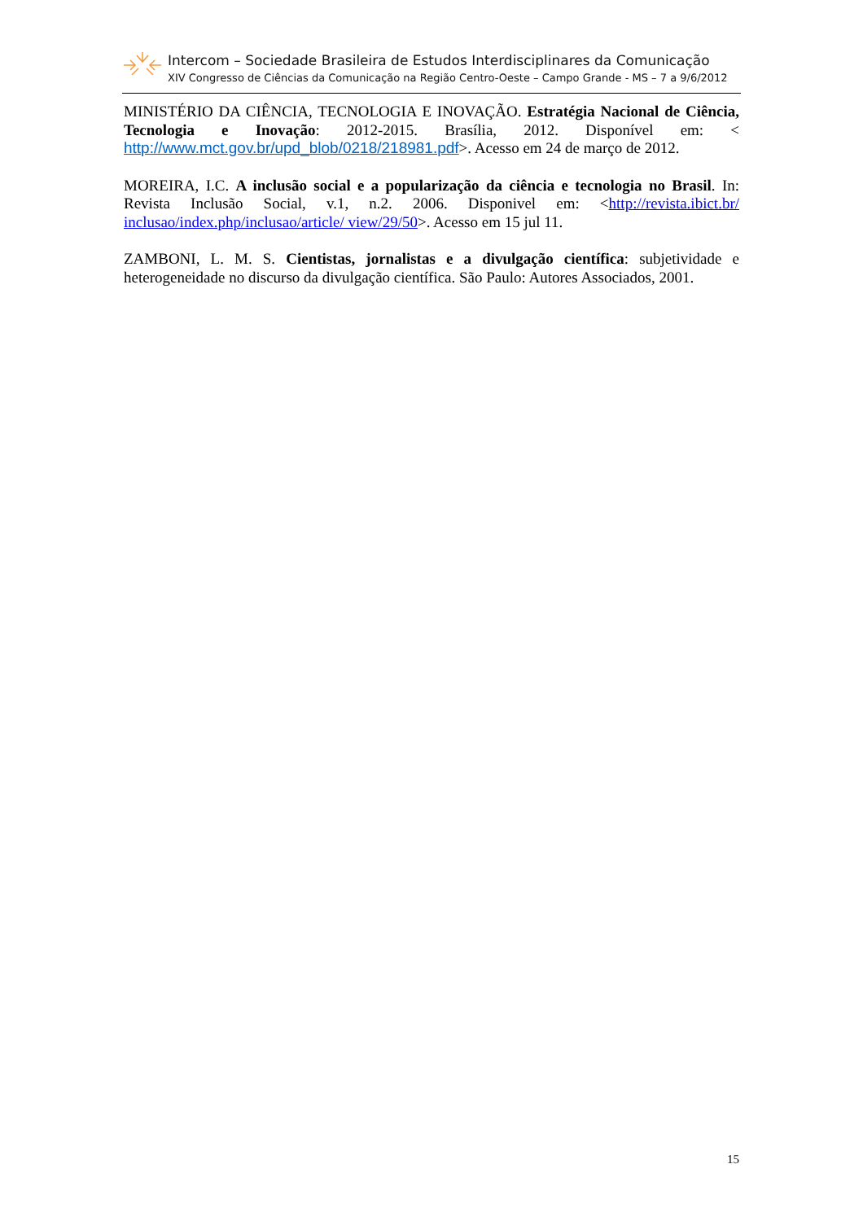Intercom – Sociedade Brasileira de Estudos Interdisciplinares da Comunicação
XIV Congresso de Ciências da Comunicação na Região Centro-Oeste – Campo Grande - MS – 7 a 9/6/2012
MINISTÉRIO DA CIÊNCIA, TECNOLOGIA E INOVAÇÃO. Estratégia Nacional de Ciência, Tecnologia e Inovação: 2012-2015. Brasília, 2012. Disponível em: < http://www.mct.gov.br/upd_blob/0218/218981.pdf>. Acesso em 24 de março de 2012.
MOREIRA, I.C. A inclusão social e a popularização da ciência e tecnologia no Brasil. In: Revista Inclusão Social, v.1, n.2. 2006. Disponivel em: <http://revista.ibict.br/ inclusao/index.php/inclusao/article/ view/29/50>. Acesso em 15 jul 11.
ZAMBONI, L. M. S. Cientistas, jornalistas e a divulgação científica: subjetividade e heterogeneidade no discurso da divulgação científica. São Paulo: Autores Associados, 2001.
15